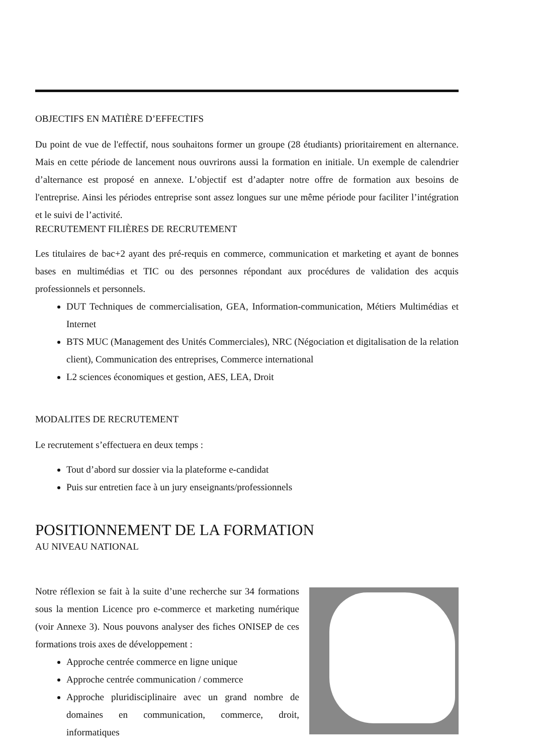OBJECTIFS EN MATIÈRE D’EFFECTIFS
Du point de vue de l'effectif, nous souhaitons former un groupe (28 étudiants) prioritairement en alternance. Mais en cette période de lancement nous ouvrirons aussi la formation en initiale. Un exemple de calendrier d’alternance est proposé en annexe. L’objectif est d’adapter notre offre de formation aux besoins de l'entreprise. Ainsi les périodes entreprise sont assez longues sur une même période pour faciliter l’intégration et le suivi de l’activité.
RECRUTEMENT FILIÈRES DE RECRUTEMENT
Les titulaires de bac+2 ayant des pré-requis en commerce, communication et marketing et ayant de bonnes bases en multimédias et TIC ou des personnes répondant aux procédures de validation des acquis professionnels et personnels.
DUT Techniques de commercialisation, GEA, Information-communication, Métiers Multimédias et Internet
BTS MUC (Management des Unités Commerciales), NRC (Négociation et digitalisation de la relation client), Communication des entreprises, Commerce international
L2 sciences économiques et gestion, AES, LEA, Droit
MODALITES DE RECRUTEMENT
Le recrutement s’effectuera en deux temps :
Tout d’abord sur dossier via la plateforme e-candidat
Puis sur entretien face à un jury enseignants/professionnels
POSITIONNEMENT DE LA FORMATION
AU NIVEAU NATIONAL
Notre réflexion se fait à la suite d’une recherche sur 34 formations sous la mention Licence pro e-commerce et marketing numérique (voir Annexe 3). Nous pouvons analyser des fiches ONISEP de ces formations trois axes de développement :
Approche centrée commerce en ligne unique
Approche centrée communication / commerce
Approche pluridisciplinaire avec un grand nombre de domaines en communication, commerce, droit, informatiques